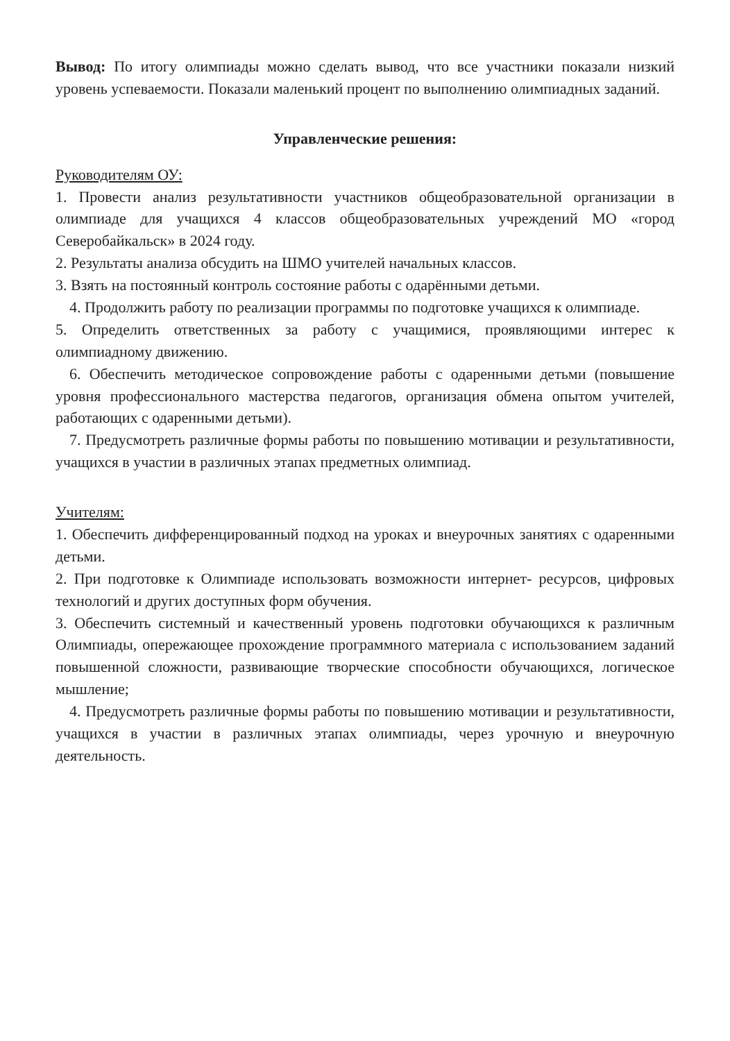Вывод: По итогу олимпиады можно сделать вывод, что все участники показали низкий уровень успеваемости. Показали маленький процент по выполнению олимпиадных заданий.
Управленческие решения:
Руководителям ОУ:
1. Провести анализ результативности участников общеобразовательной организации в олимпиаде для учащихся 4 классов общеобразовательных учреждений МО «город Северобайкальск» в 2024 году.
2. Результаты анализа обсудить на ШМО учителей начальных классов.
3. Взять на постоянный контроль состояние работы с одарёнными детьми.
4. Продолжить работу по реализации программы по подготовке учащихся к олимпиаде.
5. Определить ответственных за работу с учащимися, проявляющими интерес к олимпиадному движению.
6. Обеспечить методическое сопровождение работы с одаренными детьми (повышение уровня профессионального мастерства педагогов, организация обмена опытом учителей, работающих с одаренными детьми).
7. Предусмотреть различные формы работы по повышению мотивации и результативности, учащихся в участии в различных этапах предметных олимпиад.
Учителям:
1. Обеспечить дифференцированный подход на уроках и внеурочных занятиях с одаренными детьми.
2. При подготовке к Олимпиаде использовать возможности интернет- ресурсов, цифровых технологий и других доступных форм обучения.
3. Обеспечить системный и качественный уровень подготовки обучающихся к различным Олимпиады, опережающее прохождение программного материала с использованием заданий повышенной сложности, развивающие творческие способности обучающихся, логическое мышление;
4. Предусмотреть различные формы работы по повышению мотивации и результативности, учащихся в участии в различных этапах олимпиады, через урочную и внеурочную деятельность.